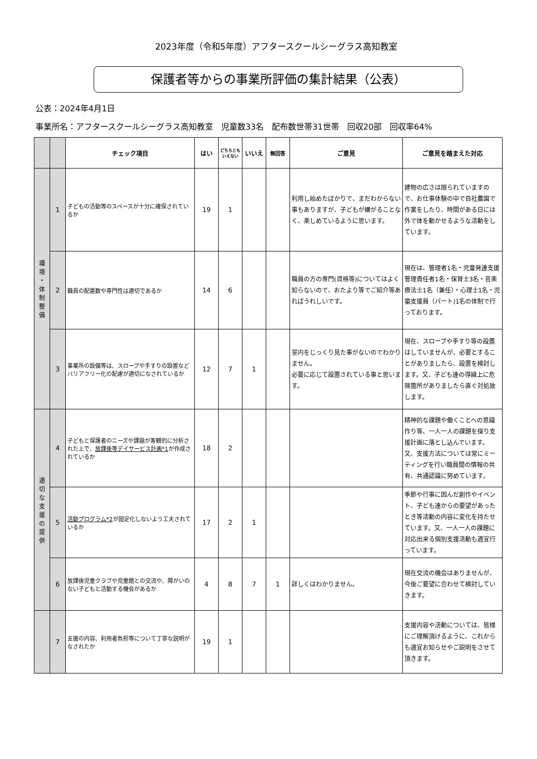2023年度（令和5年度）アフタースクールシーグラス高知教室
保護者等からの事業所評価の集計結果（公表）
公表：2024年4月1日
事業所名：アフタースクールシーグラス高知教室　児童数33名　配布数世帯31世帯　回収20部　回収率64%
| | | チェック項目 | はい | どちらとも いえない | いいえ | 無回答 | ご意見 | ご意見を踏まえた対応 |
| --- | --- | --- | --- | --- | --- | --- | --- | --- |
| 環 境 ・ 体 制 整 備 | 1 | 子どもの活動等のスペースが十分に確保されているか | 19 | 1 | | | 利用し始めたばかりで、まだわからない事もありますが、子どもが嫌がることなく、楽しめているように思います。 | 建物の広さは限られていますので、お仕事体験の中で自社農園で作業をしたり、時間がある日には外で体を動かせるような活動をしています。 |
| | 2 | 職員の配置数や専門性は適切であるか | 14 | 6 | | | 職員の方の専門(資格等)についてはよく知らないので、おたより等でご紹介等あればうれしいです。 | 現在は、管理者1名・児童発達支援管理責任者1名・保育士3名・音楽療法士1名（兼任）・心理士1名・児童支援員（パート)1名の体制で行っております。 |
| | 3 | 事業所の設備等は、スロープや手すりの設置などバリアフリー化の配慮が適切になされているか | 12 | 7 | 1 | | 室内をじっくり見た事がないのでわかりません。 必要に応じて設置されている事と思います。 | 現在、スロープや手すり等の設置はしていませんが、必要とすることがありましたら、設置を検討します。又、子ども達の導線上に危険箇所がありましたら直ぐ対処致します。 |
| 適 切 な 支 援 の 提 供 | 4 | 子どもと保護者のニーズや課題が客観的に分析された上で、 放課後等デイサービス計画*1 が作成されているか | 18 | 2 | | | | 精神的な課題や働くことへの意識作り等、一人一人の課題を探り支援計画に落とし込んでいます。 又、支援方法については常にミーティングを行い職員間の情報の共有、共通認識に努めています。 |
| | 5 | 活動プログラム*2 が固定化しないよう工夫されているか | 17 | 2 | 1 | | | 季節や行事に因んだ創作やイベント、子ども達からの要望があったとき等活動の内容に変化を持たせています。又、一人一人の課題に対応出来る個別支援活動も適宜行っています。 |
| | 6 | 放課後児童クラブや児童館との交流や、障がいのない子どもと活動する機会があるか | 4 | 8 | 7 | 1 | 詳しくはわかりません。 | 現在交流の機会はありませんが、今後ご要望に合わせて検討していきます。 |
| | 7 | 支援の内容、利用者負担等について丁寧な説明がなされたか | 19 | 1 | | | | 支援内容や活動については、皆様にご理解頂けるように、これからも適宜お知らせやご説明をさせて頂きます。 |